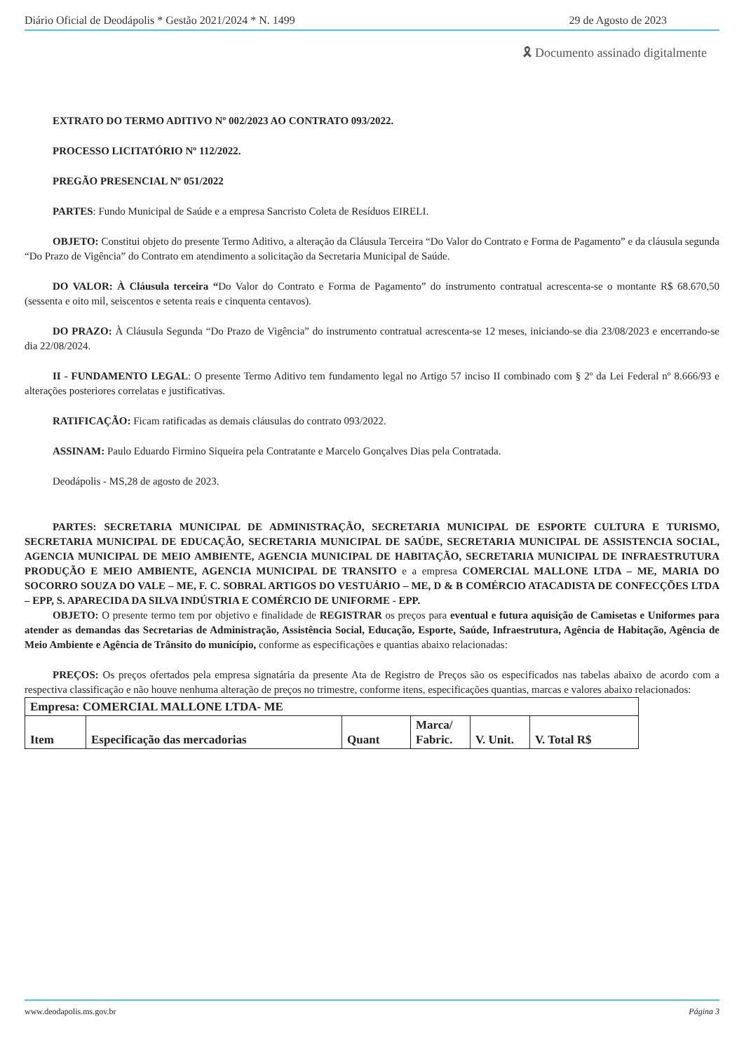Diário Oficial de Deodápolis * Gestão 2021/2024 * N. 1499 29 de Agosto de 2023
🎗 Documento assinado digitalmente
EXTRATO DO TERMO ADITIVO Nº 002/2023 AO CONTRATO 093/2022.
PROCESSO LICITATÓRIO Nº 112/2022.
PREGÃO PRESENCIAL Nº 051/2022
PARTES: Fundo Municipal de Saúde e a empresa Sancristo Coleta de Resíduos EIRELI.
OBJETO: Constitui objeto do presente Termo Aditivo, a alteração da Cláusula Terceira “Do Valor do Contrato e Forma de Pagamento” e da cláusula segunda “Do Prazo de Vigência” do Contrato em atendimento a solicitação da Secretaria Municipal de Saúde.
DO VALOR: À Cláusula terceira “Do Valor do Contrato e Forma de Pagamento” do instrumento contratual acrescenta-se o montante R$ 68.670,50 (sessenta e oito mil, seiscentos e setenta reais e cinquenta centavos).
DO PRAZO: À Cláusula Segunda “Do Prazo de Vigência” do instrumento contratual acrescenta-se 12 meses, iniciando-se dia 23/08/2023 e encerrando-se dia 22/08/2024.
II - FUNDAMENTO LEGAL: O presente Termo Aditivo tem fundamento legal no Artigo 57 inciso II combinado com § 2º da Lei Federal nº 8.666/93 e alterações posteriores correlatas e justificativas.
RATIFICAÇÃO: Ficam ratificadas as demais cláusulas do contrato 093/2022.
ASSINAM: Paulo Eduardo Firmino Siqueira pela Contratante e Marcelo Gonçalves Dias pela Contratada.
Deodápolis - MS,28 de agosto de 2023.
PARTES: SECRETARIA MUNICIPAL DE ADMINISTRAÇÃO, SECRETARIA MUNICIPAL DE ESPORTE CULTURA E TURISMO, SECRETARIA MUNICIPAL DE EDUCAÇÃO, SECRETARIA MUNICIPAL DE SAÚDE, SECRETARIA MUNICIPAL DE ASSISTENCIA SOCIAL, AGENCIA MUNICIPAL DE MEIO AMBIENTE, AGENCIA MUNICIPAL DE HABITAÇÃO, SECRETARIA MUNICIPAL DE INFRAESTRUTURA PRODUÇÃO E MEIO AMBIENTE, AGENCIA MUNICIPAL DE TRANSITO e a empresa COMERCIAL MALLONE LTDA – ME, MARIA DO SOCORRO SOUZA DO VALE – ME, F. C. SOBRAL ARTIGOS DO VESTUÁRIO – ME, D & B COMÉRCIO ATACADISTA DE CONFECÇÕES LTDA – EPP, S. APARECIDA DA SILVA INDÚSTRIA E COMÉRCIO DE UNIFORME - EPP.
OBJETO: O presente termo tem por objetivo e finalidade de REGISTRAR os preços para eventual e futura aquisição de Camisetas e Uniformes para atender as demandas das Secretarias de Administração, Assistência Social, Educação, Esporte, Saúde, Infraestrutura, Agência de Habitação, Agência de Meio Ambiente e Agência de Trânsito do município, conforme as especificações e quantias abaixo relacionadas:
PREÇOS: Os preços ofertados pela empresa signatária da presente Ata de Registro de Preços são os especificados nas tabelas abaixo de acordo com a respectiva classificação e não houve nenhuma alteração de preços no trimestre, conforme itens, especificações quantias, marcas e valores abaixo relacionados:
| Empresa: COMERCIAL MALLONE LTDA- ME | | | | | |
| --- | --- | --- | --- | --- | --- |
| Item | Especificação das mercadorias | Quant | Marca/ Fabric. | V. Unit. | V. Total R$ |
www.deodapolis.ms.gov.br Página 3